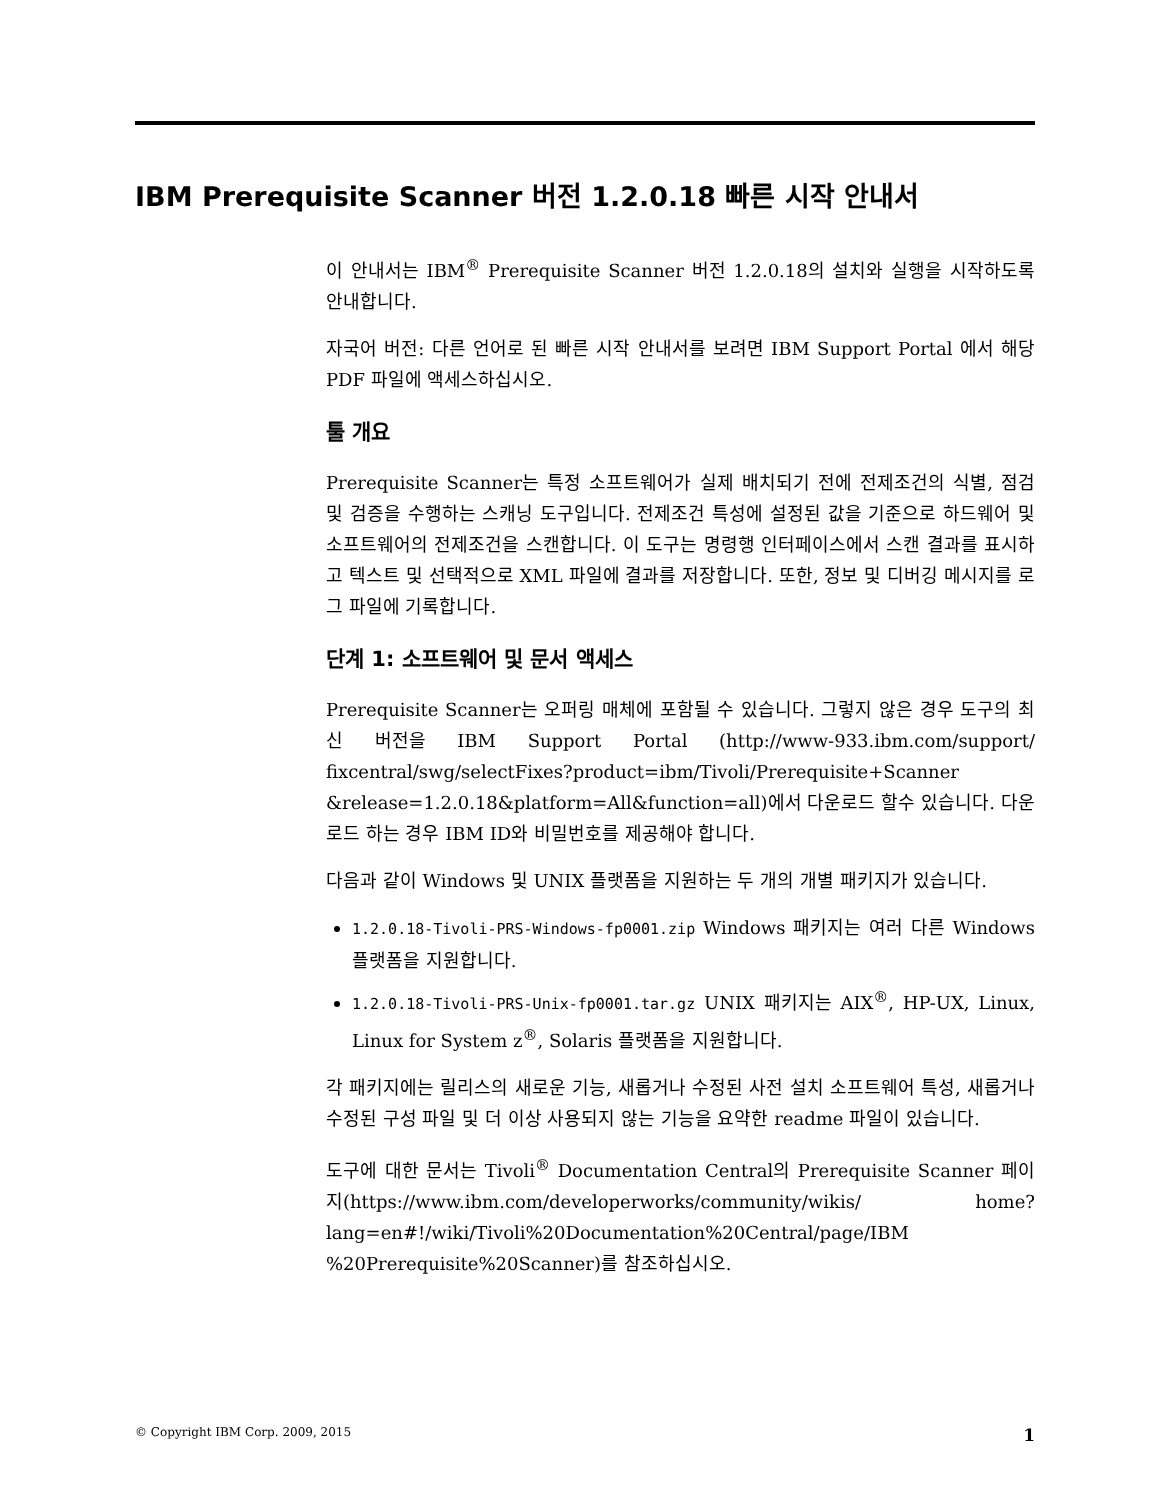IBM Prerequisite Scanner 버전 1.2.0.18 빠른 시작 안내서
이 안내서는 IBM<sup>®</sup> Prerequisite Scanner 버전 1.2.0.18의 설치와 실행을 시작하도록 안내합니다.
자국어 버전: 다른 언어로 된 빠른 시작 안내서를 보려면 IBM Support Portal 에서 해당 PDF 파일에 액세스하십시오.
툴 개요
Prerequisite Scanner는 특정 소프트웨어가 실제 배치되기 전에 전제조건의 식별, 점검 및 검증을 수행하는 스캐닝 도구입니다. 전제조건 특성에 설정된 값을 기준으로 하드웨어 및 소프트웨어의 전제조건을 스캔합니다. 이 도구는 명령행 인터페이스에서 스캔 결과를 표시하고 텍스트 및 선택적으로 XML 파일에 결과를 저장합니다. 또한, 정보 및 디버깅 메시지를 로그 파일에 기록합니다.
단계 1: 소프트웨어 및 문서 액세스
Prerequisite Scanner는 오퍼링 매체에 포함될 수 있습니다. 그렇지 않은 경우 도구의 최신 버전을 IBM Support Portal (http://www-933.ibm.com/support/ fixcentral/swg/selectFixes?product=ibm/Tivoli/Prerequisite+Scanner &release=1.2.0.18&platform=All&function=all)에서 다운로드 할수 있습니다. 다운로드 하는 경우 IBM ID와 비밀번호를 제공해야 합니다.
다음과 같이 Windows 및 UNIX 플랫폼을 지원하는 두 개의 개별 패키지가 있습니다.
1.2.0.18-Tivoli-PRS-Windows-fp0001.zip Windows 패키지는 여러 다른 Windows 플랫폼을 지원합니다.
1.2.0.18-Tivoli-PRS-Unix-fp0001.tar.gz UNIX 패키지는 AIX<sup>®</sup>, HP-UX, Linux, Linux for System z<sup>®</sup>, Solaris 플랫폼을 지원합니다.
각 패키지에는 릴리스의 새로운 기능, 새롭거나 수정된 사전 설치 소프트웨어 특성, 새롭거나 수정된 구성 파일 및 더 이상 사용되지 않는 기능을 요약한 readme 파일이 있습니다.
도구에 대한 문서는 Tivoli<sup>®</sup> Documentation Central의 Prerequisite Scanner 페이지(https://www.ibm.com/developerworks/community/wikis/ home?lang=en#!/wiki/Tivoli%20Documentation%20Central/page/IBM %20Prerequisite%20Scanner)를 참조하십시오.
© Copyright IBM Corp. 2009, 2015 1